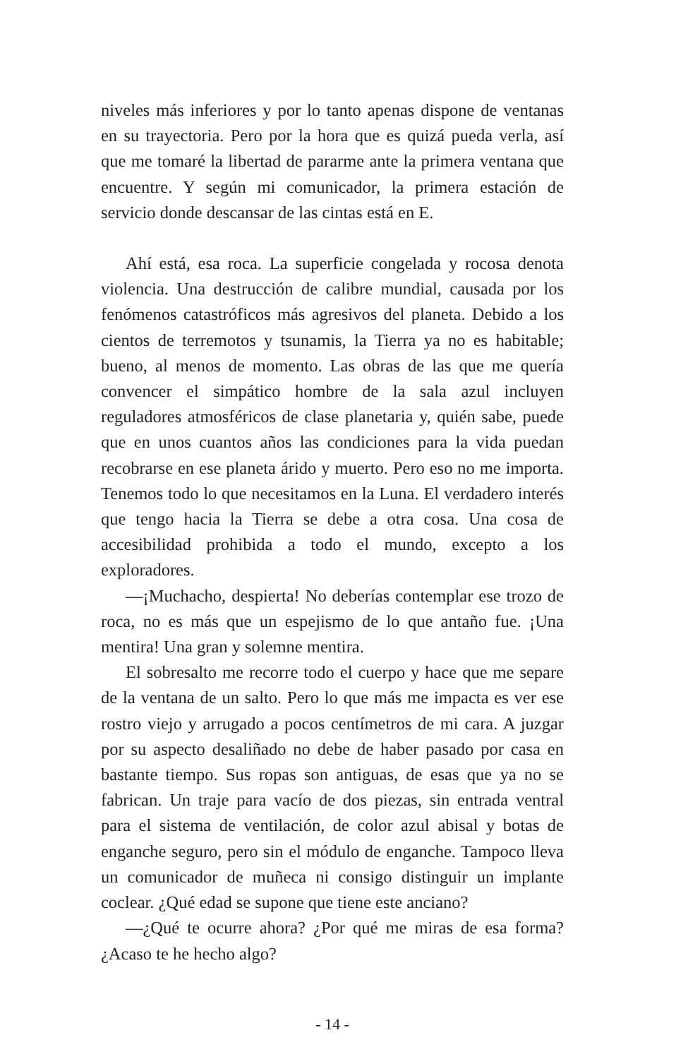niveles más inferiores y por lo tanto apenas dispone de ventanas en su trayectoria. Pero por la hora que es quizá pueda verla, así que me tomaré la libertad de pararme ante la primera ventana que encuentre. Y según mi comunicador, la primera estación de servicio donde descansar de las cintas está en E.
Ahí está, esa roca. La superficie congelada y rocosa denota violencia. Una destrucción de calibre mundial, causada por los fenómenos catastróficos más agresivos del planeta. Debido a los cientos de terremotos y tsunamis, la Tierra ya no es habitable; bueno, al menos de momento. Las obras de las que me quería convencer el simpático hombre de la sala azul incluyen reguladores atmosféricos de clase planetaria y, quién sabe, puede que en unos cuantos años las condiciones para la vida puedan recobrarse en ese planeta árido y muerto. Pero eso no me importa. Tenemos todo lo que necesitamos en la Luna. El verdadero interés que tengo hacia la Tierra se debe a otra cosa. Una cosa de accesibilidad prohibida a todo el mundo, excepto a los exploradores.
—¡Muchacho, despierta! No deberías contemplar ese trozo de roca, no es más que un espejismo de lo que antaño fue. ¡Una mentira! Una gran y solemne mentira.
El sobresalto me recorre todo el cuerpo y hace que me separe de la ventana de un salto. Pero lo que más me impacta es ver ese rostro viejo y arrugado a pocos centímetros de mi cara. A juzgar por su aspecto desaliñado no debe de haber pasado por casa en bastante tiempo. Sus ropas son antiguas, de esas que ya no se fabrican. Un traje para vacío de dos piezas, sin entrada ventral para el sistema de ventilación, de color azul abisal y botas de enganche seguro, pero sin el módulo de enganche. Tampoco lleva un comunicador de muñeca ni consigo distinguir un implante coclear. ¿Qué edad se supone que tiene este anciano?
—¿Qué te ocurre ahora? ¿Por qué me miras de esa forma? ¿Acaso te he hecho algo?
- 14 -